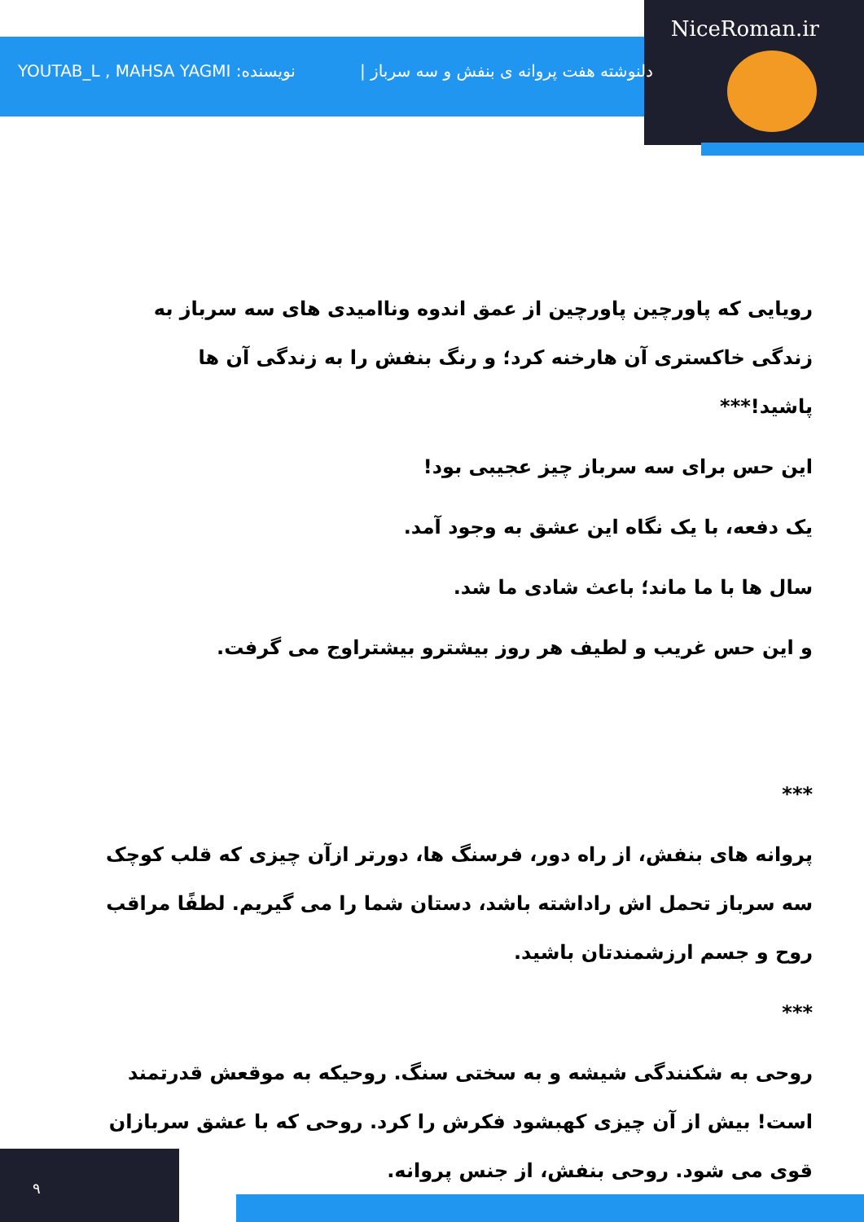NiceRoman.ir
YOUTAB_L , MAHSA YAGMI :نویسنده دلنوشته هفت پروانه ی بنفش و سه سرباز |
رویایی که پاورچین پاورچین از عمق اندوه وناامیدی های سه سرباز به زندگی خاکستری آن هارخنه کرد؛ و رنگ بنفش را به زندگی آن ها پاشید!***
این حس برای سه سرباز چیز عجیبی بود!
یک دفعه، با یک نگاه این عشق به وجود آمد.
سال ها با ما ماند؛ باعث شادی ما شد.
و این حس غریب و لطیف هر روز بیشترو بیشتراوج می گرفت.
***
پروانه های بنفش، از راه دور، فرسنگ ها، دورتر ازآن چیزی که قلب کوچک سه سرباز تحمل اش راداشته باشد، دستان شما را می گیریم. لطفًا مراقب روح و جسم ارزشمندتان باشید.
***
روحی به شکنندگی شیشه و به سختی سنگ. روحیکه به موقعش قدرتمند است! بیش از آن چیزی کهبشود فکرش را کرد. روحی که با عشق سربازان قوی می شود. روحی بنفش، از جنس پروانه.
۹